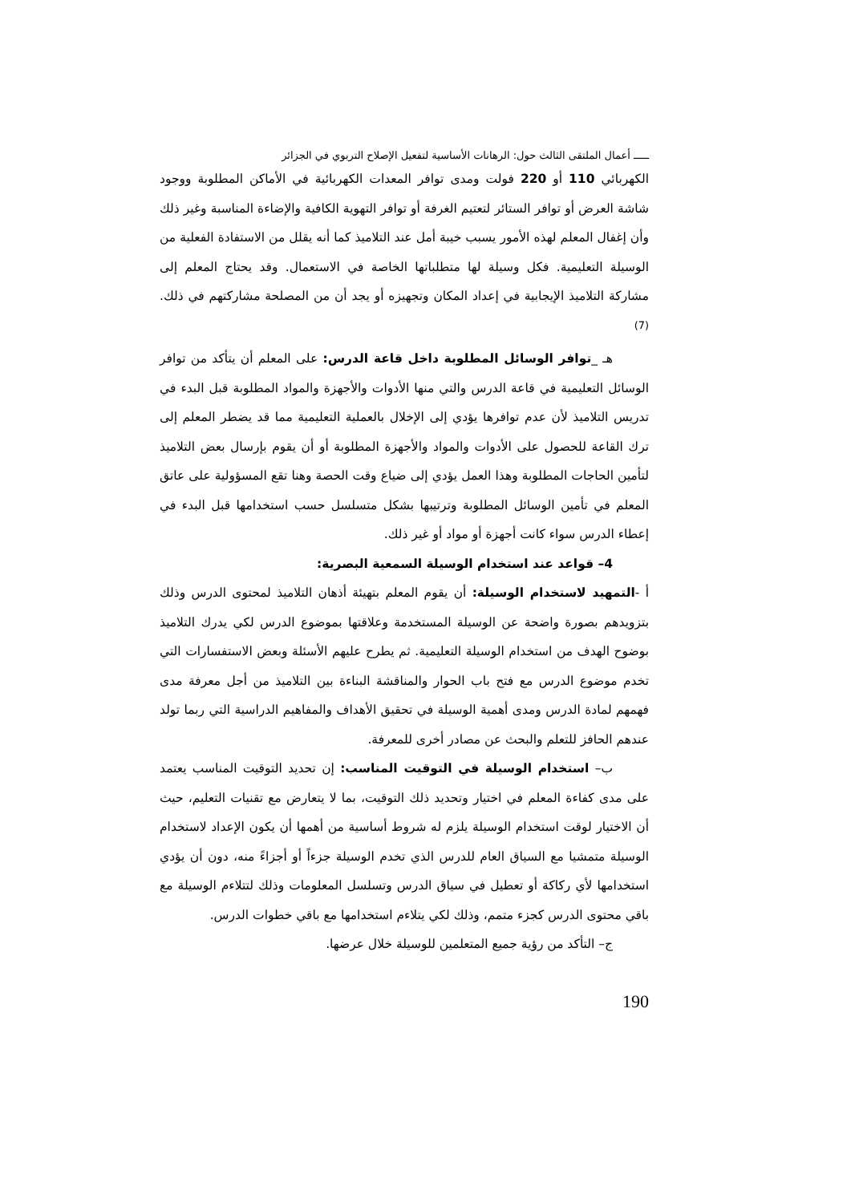ـــــ أعمال الملتقى الثالث حول: الرهانات الأساسية لتفعيل الإصلاح التربوي في الجزائر
الكهربائي 110 أو 220 فولت ومدى توافر المعدات الكهربائية في الأماكن المطلوبة ووجود شاشة العرض أو توافر الستائر لتعتيم الغرفة أو توافر التهوية الكافية والإضاءة المناسبة وغير ذلك وأن إغفال المعلم لهذه الأمور يسبب خيبة أمل عند التلاميذ كما أنه يقلل من الاستفادة الفعلية من الوسيلة التعليمية. فكل وسيلة لها متطلباتها الخاصة في الاستعمال. وقد يحتاج المعلم إلى مشاركة التلاميذ الإيجابية في إعداد المكان وتجهيزه أو يجد أن من المصلحة مشاركتهم في ذلك.<sup>(7)</sup>
هـ _توافر الوسائل المطلوبة داخل قاعة الدرس: على المعلم أن يتأكد من توافر الوسائل التعليمية في قاعة الدرس والتي منها الأدوات والأجهزة والمواد المطلوبة قبل البدء في تدريس التلاميذ لأن عدم توافرها يؤدي إلى الإخلال بالعملية التعليمية مما قد يضطر المعلم إلى ترك القاعة للحصول على الأدوات والمواد والأجهزة المطلوبة أو أن يقوم بإرسال بعض التلاميذ لتأمين الحاجات المطلوبة وهذا العمل يؤدي إلى ضياع وقت الحصة وهنا تقع المسؤولية على عاتق المعلم في تأمين الوسائل المطلوبة وترتيبها بشكل متسلسل حسب استخدامها قبل البدء في إعطاء الدرس سواء كانت أجهزة أو مواد أو غير ذلك.
4– قواعد عند استخدام الوسيلة السمعية البصرية:
أ -التمهيد لاستخدام الوسيلة: أن يقوم المعلم بتهيئة أذهان التلاميذ لمحتوى الدرس وذلك بتزويدهم بصورة واضحة عن الوسيلة المستخدمة وعلاقتها بموضوع الدرس لكي يدرك التلاميذ بوضوح الهدف من استخدام الوسيلة التعليمية. ثم يطرح عليهم الأسئلة وبعض الاستفسارات التي تخدم موضوع الدرس مع فتح باب الحوار والمناقشة البناءة بين التلاميذ من أجل معرفة مدى فهمهم لمادة الدرس ومدى أهمية الوسيلة في تحقيق الأهداف والمفاهيم الدراسية التي ربما تولد عندهم الحافز للتعلم والبحث عن مصادر أخرى للمعرفة.
ب– استخدام الوسيلة في التوقيت المناسب: إن تحديد التوقيت المناسب يعتمد على مدى كفاءة المعلم في اختيار وتحديد ذلك التوقيت، بما لا يتعارض مع تقنيات التعليم، حيث أن الاختيار لوقت استخدام الوسيلة يلزم له شروط أساسية من أهمها أن يكون الإعداد لاستخدام الوسيلة متمشيا مع السياق العام للدرس الذي تخدم الوسيلة جزءاً أو أجزاءً منه، دون أن يؤدي استخدامها لأي ركاكة أو تعطيل في سياق الدرس وتسلسل المعلومات وذلك لتتلاءم الوسيلة مع باقي محتوى الدرس كجزء متمم، وذلك لكي يتلاءم استخدامها مع باقي خطوات الدرس.
ج– التأكد من رؤية جميع المتعلمين للوسيلة خلال عرضها.
190